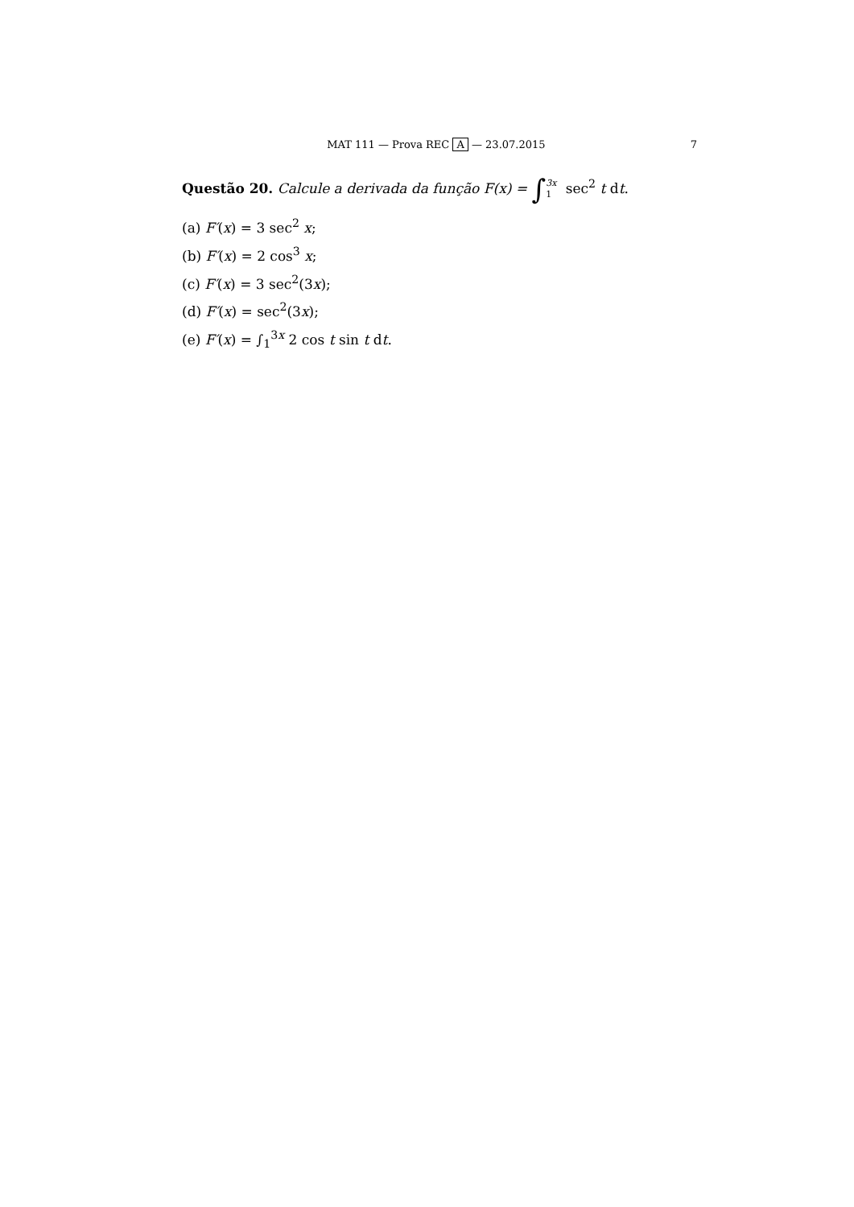MAT 111 — Prova REC A — 23.07.2015 7
Questão 20. Calcule a derivada da função F(x) = ∫3x 1 sec<sup>2</sup> t dt.
(a) F′(x) = 3 sec<sup>2</sup> x;
(b) F′(x) = 2 cos<sup>3</sup> x;
(c) F′(x) = 3 sec<sup>2</sup>(3x);
(d) F′(x) = sec<sup>2</sup>(3x);
(e) F′(x) = ∫<sub>1</sub><sup>3x</sup> 2 cos t sin t dt.